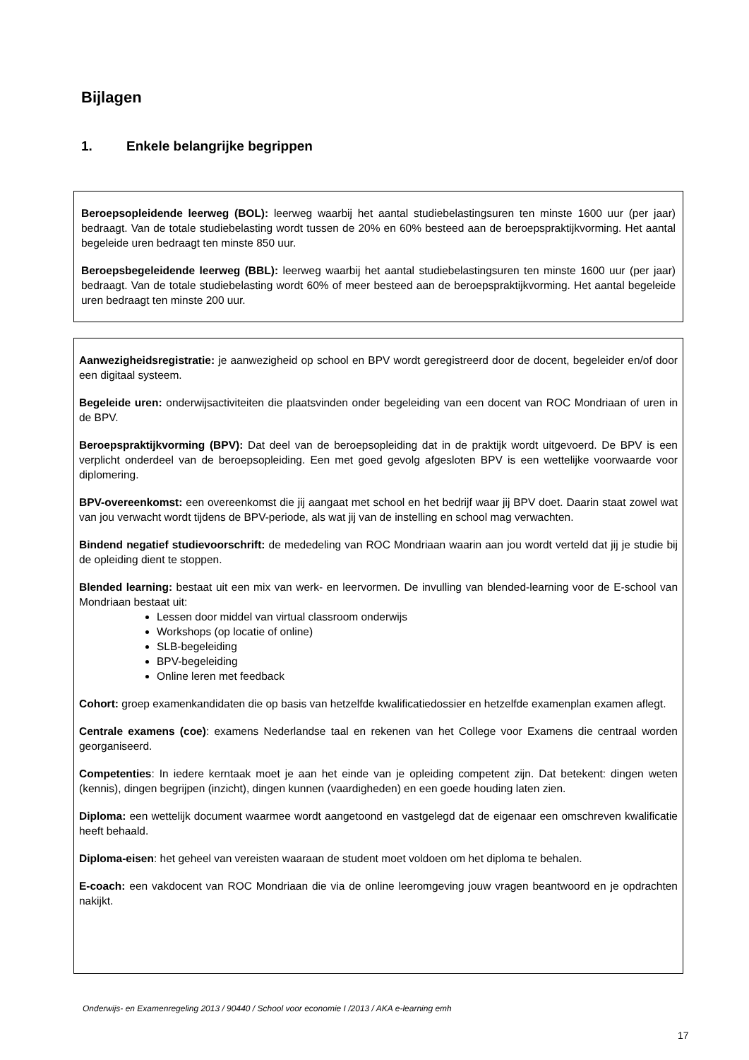Bijlagen
1. Enkele belangrijke begrippen
Beroepsopleidende leerweg (BOL): leerweg waarbij het aantal studiebelastingsuren ten minste 1600 uur (per jaar) bedraagt. Van de totale studiebelasting wordt tussen de 20% en 60% besteed aan de beroepspraktijkvorming. Het aantal begeleide uren bedraagt ten minste 850 uur.
Beroepsbegeleidende leerweg (BBL): leerweg waarbij het aantal studiebelastingsuren ten minste 1600 uur (per jaar) bedraagt. Van de totale studiebelasting wordt 60% of meer besteed aan de beroepspraktijkvorming. Het aantal begeleide uren bedraagt ten minste 200 uur.
Aanwezigheidsregistratie: je aanwezigheid op school en BPV wordt geregistreerd door de docent, begeleider en/of door een digitaal systeem.
Begeleide uren: onderwijsactiviteiten die plaatsvinden onder begeleiding van een docent van ROC Mondriaan of uren in de BPV.
Beroepspraktijkvorming (BPV): Dat deel van de beroepsopleiding dat in de praktijk wordt uitgevoerd. De BPV is een verplicht onderdeel van de beroepsopleiding. Een met goed gevolg afgesloten BPV is een wettelijke voorwaarde voor diplomering.
BPV-overeenkomst: een overeenkomst die jij aangaat met school en het bedrijf waar jij BPV doet. Daarin staat zowel wat van jou verwacht wordt tijdens de BPV-periode, als wat jij van de instelling en school mag verwachten.
Bindend negatief studievoorschrift: de mededeling van ROC Mondriaan waarin aan jou wordt verteld dat jij je studie bij de opleiding dient te stoppen.
Blended learning: bestaat uit een mix van werk- en leervormen. De invulling van blended-learning voor de E-school van Mondriaan bestaat uit:
Lessen door middel van virtual classroom onderwijs
Workshops (op locatie of online)
SLB-begeleiding
BPV-begeleiding
Online leren met feedback
Cohort: groep examenkandidaten die op basis van hetzelfde kwalificatiedossier en hetzelfde examenplan examen aflegt.
Centrale examens (coe): examens Nederlandse taal en rekenen van het College voor Examens die centraal worden georganiseerd.
Competenties: In iedere kerntaak moet je aan het einde van je opleiding competent zijn. Dat betekent: dingen weten (kennis), dingen begrijpen (inzicht), dingen kunnen (vaardigheden) en een goede houding laten zien.
Diploma: een wettelijk document waarmee wordt aangetoond en vastgelegd dat de eigenaar een omschreven kwalificatie heeft behaald.
Diploma-eisen: het geheel van vereisten waaraan de student moet voldoen om het diploma te behalen.
E-coach: een vakdocent van ROC Mondriaan die via de online leeromgeving jouw vragen beantwoord en je opdrachten nakijkt.
Onderwijs- en Examenregeling 2013 / 90440 / School voor economie I /2013 / AKA e-learning emh
17